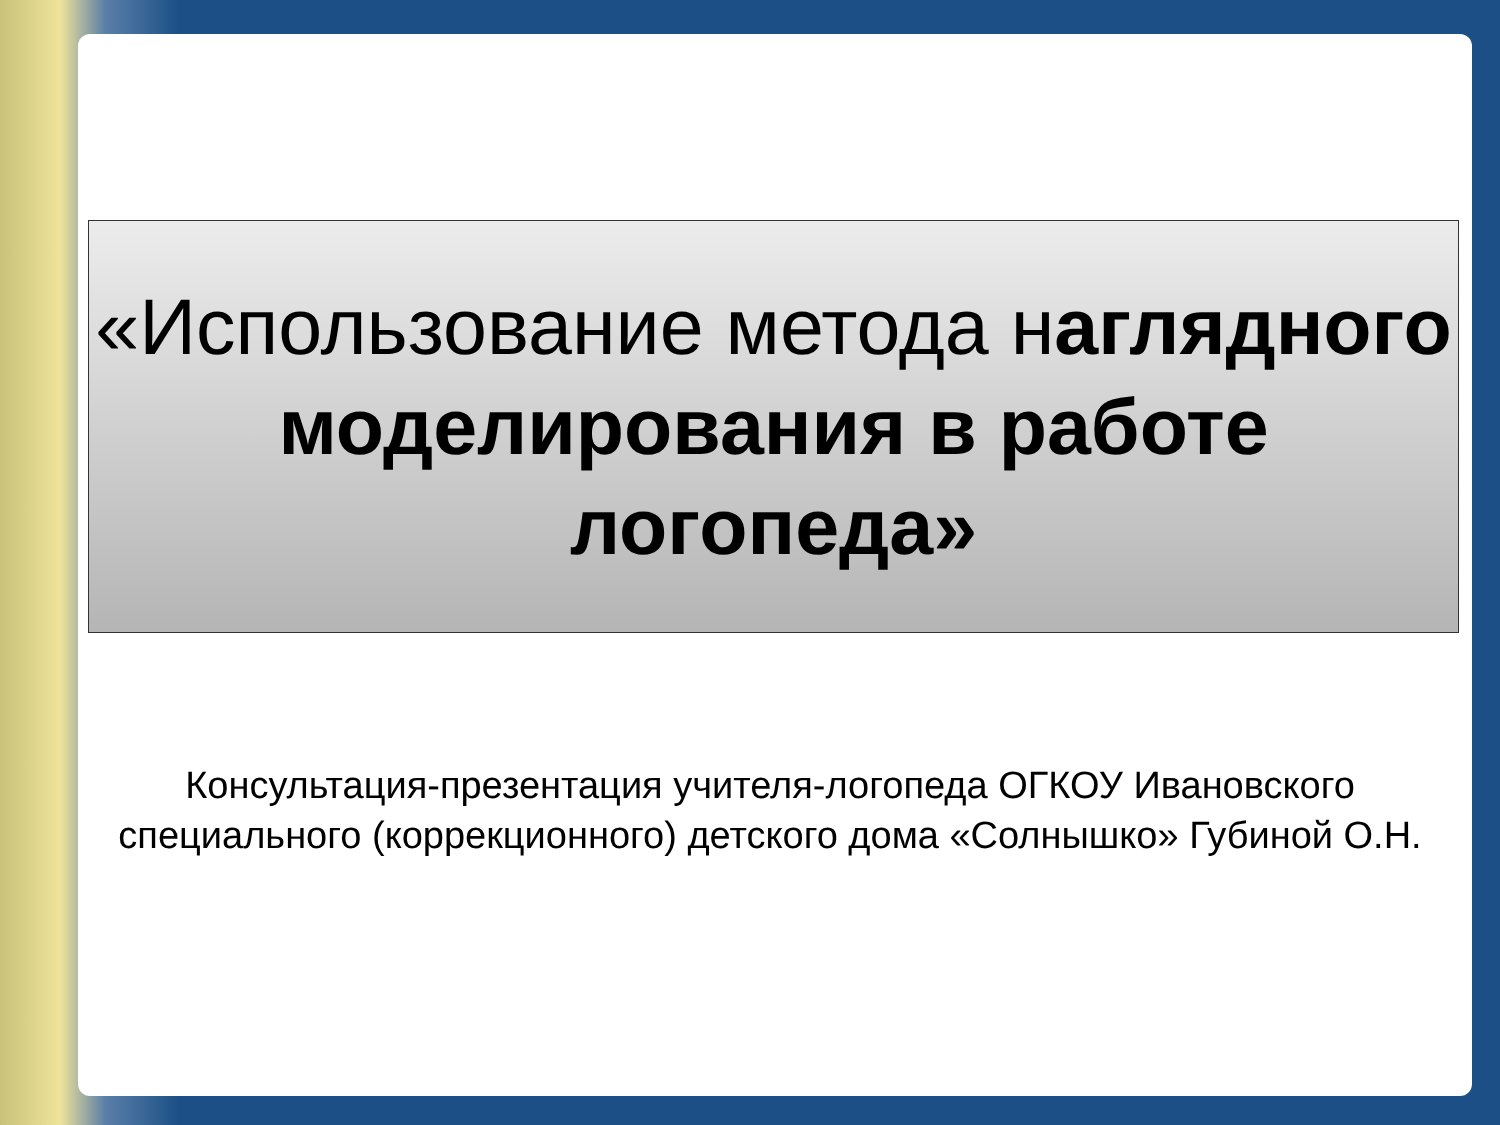«Использование метода наглядного моделирования в работе логопеда»
Консультация-презентация учителя-логопеда ОГКОУ Ивановского специального (коррекционного) детского дома «Солнышко» Губиной О.Н.